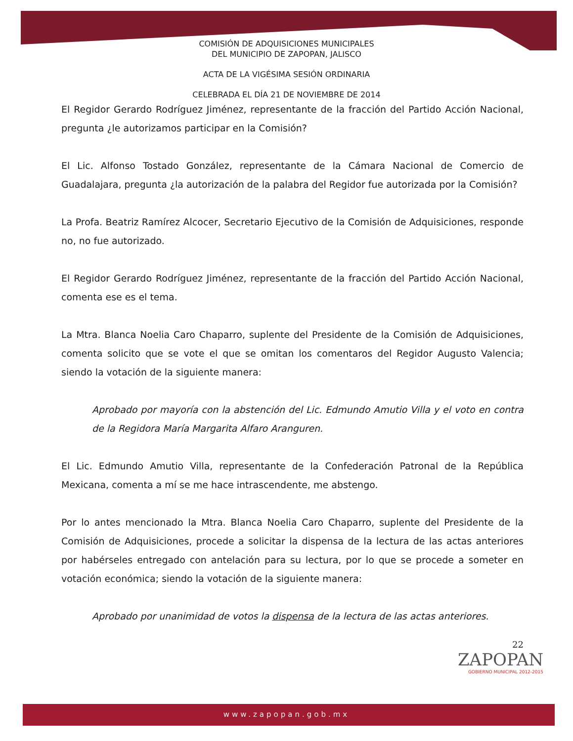COMISIÓN DE ADQUISICIONES MUNICIPALES
DEL MUNICIPIO DE ZAPOPAN, JALISCO
ACTA DE LA VIGÉSIMA SESIÓN ORDINARIA
CELEBRADA EL DÍA 21 DE NOVIEMBRE DE 2014
El Regidor Gerardo Rodríguez Jiménez, representante de la fracción del Partido Acción Nacional, pregunta ¿le autorizamos participar en la Comisión?
El Lic. Alfonso Tostado González, representante de la Cámara Nacional de Comercio de Guadalajara, pregunta ¿la autorización de la palabra del Regidor fue autorizada por la Comisión?
La Profa. Beatriz Ramírez Alcocer, Secretario Ejecutivo de la Comisión de Adquisiciones, responde no, no fue autorizado.
El Regidor Gerardo Rodríguez Jiménez, representante de la fracción del Partido Acción Nacional, comenta ese es el tema.
La Mtra. Blanca Noelia Caro Chaparro, suplente del Presidente de la Comisión de Adquisiciones, comenta solicito que se vote el que se omitan los comentaros del Regidor Augusto Valencia; siendo la votación de la siguiente manera:
Aprobado por mayoría con la abstención del Lic. Edmundo Amutio Villa y el voto en contra de la Regidora María Margarita Alfaro Aranguren.
El Lic. Edmundo Amutio Villa, representante de la Confederación Patronal de la República Mexicana, comenta a mí se me hace intrascendente, me abstengo.
Por lo antes mencionado la Mtra. Blanca Noelia Caro Chaparro, suplente del Presidente de la Comisión de Adquisiciones, procede a solicitar la dispensa de la lectura de las actas anteriores por habérseles entregado con antelación para su lectura, por lo que se procede a someter en votación económica; siendo la votación de la siguiente manera:
Aprobado por unanimidad de votos la dispensa de la lectura de las actas anteriores.
22
ZAPOPAN
GOBIERNO MUNICIPAL 2012-2015
www.zapopan.gob.mx